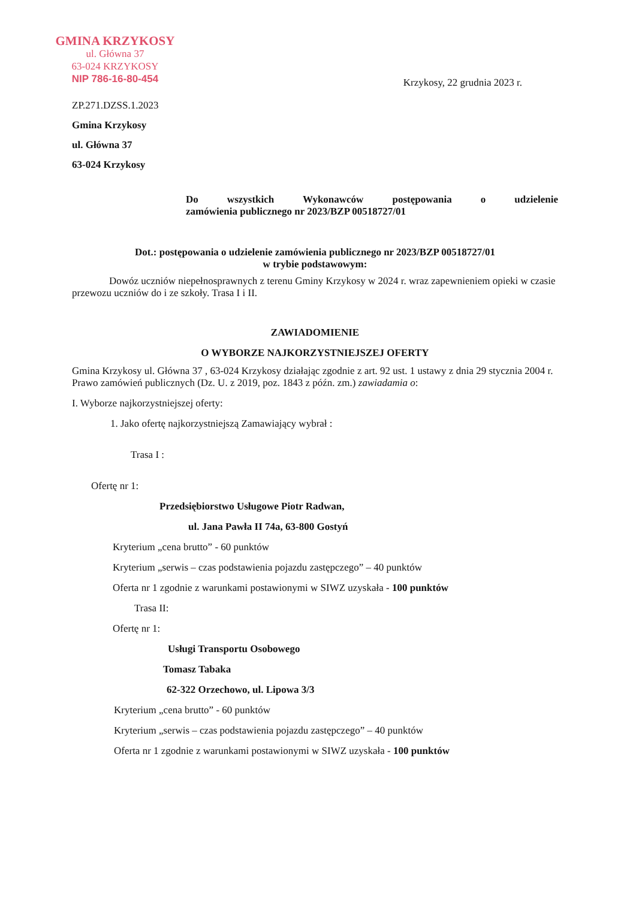GMINA KRZYKOSY
ul. Główna 37
63-024 KRZYKOSY
NIP 786-16-80-454
Krzykosy, 22 grudnia 2023 r.
ZP.271.DZSS.1.2023
Gmina Krzykosy
ul. Główna 37
63-024 Krzykosy
Do wszystkich Wykonawców postępowania o udzielenie
zamówienia publicznego nr 2023/BZP 00518727/01
Dot.: postępowania o udzielenie zamówienia publicznego nr 2023/BZP 00518727/01
w trybie podstawowym:
Dowóz uczniów niepełnosprawnych z terenu Gminy Krzykosy w 2024 r. wraz zapewnieniem opieki w czasie przewozu uczniów do i ze szkoły. Trasa I i II.
ZAWIADOMIENIE
O WYBORZE NAJKORZYSTNIEJSZEJ OFERTY
Gmina Krzykosy ul. Główna 37 , 63-024 Krzykosy działając zgodnie z art. 92 ust. 1 ustawy z dnia 29 stycznia 2004 r. Prawo zamówień publicznych (Dz. U. z 2019, poz. 1843 z późn. zm.) zawiadamia o:
I. Wyborze najkorzystniejszej oferty:
1. Jako ofertę najkorzystniejszą Zamawiający wybrał :
Trasa I :
Ofertę nr 1:
Przedsiębiorstwo Usługowe Piotr Radwan,
ul. Jana Pawła II 74a, 63-800 Gostyń
Kryterium „cena brutto” - 60 punktów
Kryterium „serwis – czas podstawienia pojazdu zastępczego” – 40 punktów
Oferta nr 1 zgodnie z warunkami postawionymi w SIWZ uzyskała - 100 punktów
Trasa II:
Ofertę nr 1:
Usługi Transportu Osobowego
Tomasz Tabaka
62-322 Orzechowo, ul. Lipowa 3/3
Kryterium „cena brutto” - 60 punktów
Kryterium „serwis – czas podstawienia pojazdu zastępczego” – 40 punktów
Oferta nr 1 zgodnie z warunkami postawionymi w SIWZ uzyskała - 100 punktów